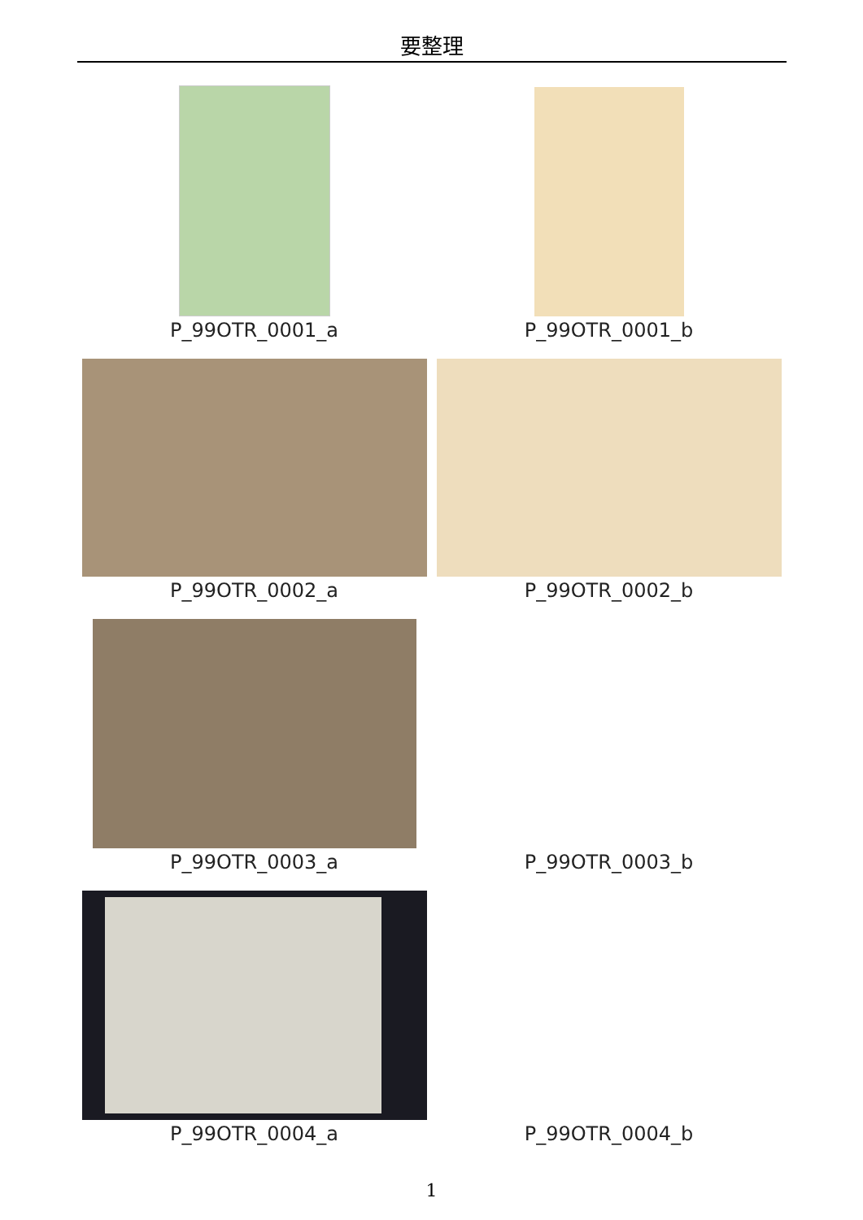要整理
| P_99OTR_0001_a | P_99OTR_0001_b |
| P_99OTR_0002_a | P_99OTR_0002_b |
| P_99OTR_0003_a | P_99OTR_0003_b |
| P_99OTR_0004_a | P_99OTR_0004_b |
1